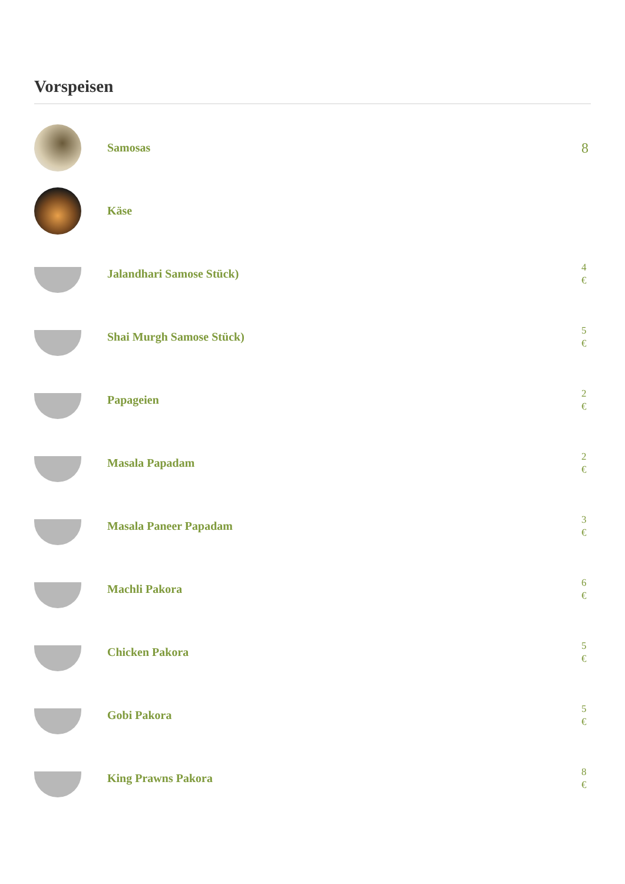Vorspeisen
Samosas
8
Käse
Jalandhari Samose Stück)
4 €
Shai Murgh Samose Stück)
5 €
Papageien
2 €
Masala Papadam
2 €
Masala Paneer Papadam
3 €
Machli Pakora
6 €
Chicken Pakora
5 €
Gobi Pakora
5 €
King Prawns Pakora
8 €